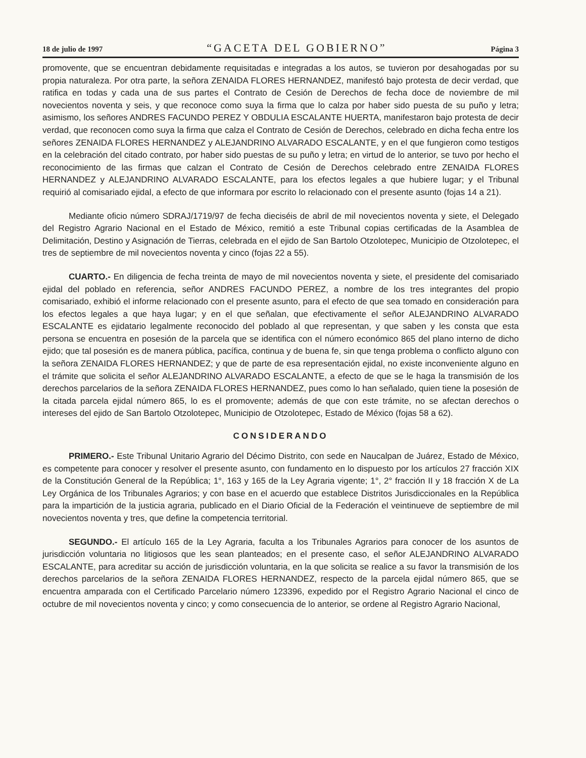18 de julio de 1997 “GACETA DEL GOBIERNO” Página 3
promovente, que se encuentran debidamente requisitadas e integradas a los autos, se tuvieron por desahogadas por su propia naturaleza. Por otra parte, la señora ZENAIDA FLORES HERNANDEZ, manifestó bajo protesta de decir verdad, que ratifica en todas y cada una de sus partes el Contrato de Cesión de Derechos de fecha doce de noviembre de mil novecientos noventa y seis, y que reconoce como suya la firma que lo calza por haber sido puesta de su puño y letra; asimismo, los señores ANDRES FACUNDO PEREZ Y OBDULIA ESCALANTE HUERTA, manifestaron bajo protesta de decir verdad, que reconocen como suya la firma que calza el Contrato de Cesión de Derechos, celebrado en dicha fecha entre los señores ZENAIDA FLORES HERNANDEZ y ALEJANDRINO ALVARADO ESCALANTE, y en el que fungieron como testigos en la celebración del citado contrato, por haber sido puestas de su puño y letra; en virtud de lo anterior, se tuvo por hecho el reconocimiento de las firmas que calzan el Contrato de Cesión de Derechos celebrado entre ZENAIDA FLORES HERNANDEZ y ALEJANDRINO ALVARADO ESCALANTE, para los efectos legales a que hubiere lugar; y el Tribunal requirió al comisariado ejidal, a efecto de que informara por escrito lo relacionado con el presente asunto (fojas 14 a 21).
Mediante oficio número SDRAJ/1719/97 de fecha dieciséis de abril de mil novecientos noventa y siete, el Delegado del Registro Agrario Nacional en el Estado de México, remitió a este Tribunal copias certificadas de la Asamblea de Delimitación, Destino y Asignación de Tierras, celebrada en el ejido de San Bartolo Otzolotepec, Municipio de Otzolotepec, el tres de septiembre de mil novecientos noventa y cinco (fojas 22 a 55).
CUARTO.- En diligencia de fecha treinta de mayo de mil novecientos noventa y siete, el presidente del comisariado ejidal del poblado en referencia, señor ANDRES FACUNDO PEREZ, a nombre de los tres integrantes del propio comisariado, exhibió el informe relacionado con el presente asunto, para el efecto de que sea tomado en consideración para los efectos legales a que haya lugar; y en el que señalan, que efectivamente el señor ALEJANDRINO ALVARADO ESCALANTE es ejidatario legalmente reconocido del poblado al que representan, y que saben y les consta que esta persona se encuentra en posesión de la parcela que se identifica con el número económico 865 del plano interno de dicho ejido; que tal posesión es de manera pública, pacífica, continua y de buena fe, sin que tenga problema o conflicto alguno con la señora ZENAIDA FLORES HERNANDEZ; y que de parte de esa representación ejidal, no existe inconveniente alguno en el trámite que solicita el señor ALEJANDRINO ALVARADO ESCALANTE, a efecto de que se le haga la transmisión de los derechos parcelarios de la señora ZENAIDA FLORES HERNANDEZ, pues como lo han señalado, quien tiene la posesión de la citada parcela ejidal número 865, lo es el promovente; además de que con este trámite, no se afectan derechos o intereses del ejido de San Bartolo Otzolotepec, Municipio de Otzolotepec, Estado de México (fojas 58 a 62).
CONSIDERANDO
PRIMERO.- Este Tribunal Unitario Agrario del Décimo Distrito, con sede en Naucalpan de Juárez, Estado de México, es competente para conocer y resolver el presente asunto, con fundamento en lo dispuesto por los artículos 27 fracción XIX de la Constitución General de la República; 1°, 163 y 165 de la Ley Agraria vigente; 1°, 2° fracción II y 18 fracción X de La Ley Orgánica de los Tribunales Agrarios; y con base en el acuerdo que establece Distritos Jurisdiccionales en la República para la impartición de la justicia agraria, publicado en el Diario Oficial de la Federación el veintinueve de septiembre de mil novecientos noventa y tres, que define la competencia territorial.
SEGUNDO.- El artículo 165 de la Ley Agraria, faculta a los Tribunales Agrarios para conocer de los asuntos de jurisdicción voluntaria no litigiosos que les sean planteados; en el presente caso, el señor ALEJANDRINO ALVARADO ESCALANTE, para acreditar su acción de jurisdicción voluntaria, en la que solicita se realice a su favor la transmisión de los derechos parcelarios de la señora ZENAIDA FLORES HERNANDEZ, respecto de la parcela ejidal número 865, que se encuentra amparada con el Certificado Parcelario número 123396, expedido por el Registro Agrario Nacional el cinco de octubre de mil novecientos noventa y cinco; y como consecuencia de lo anterior, se ordene al Registro Agrario Nacional,